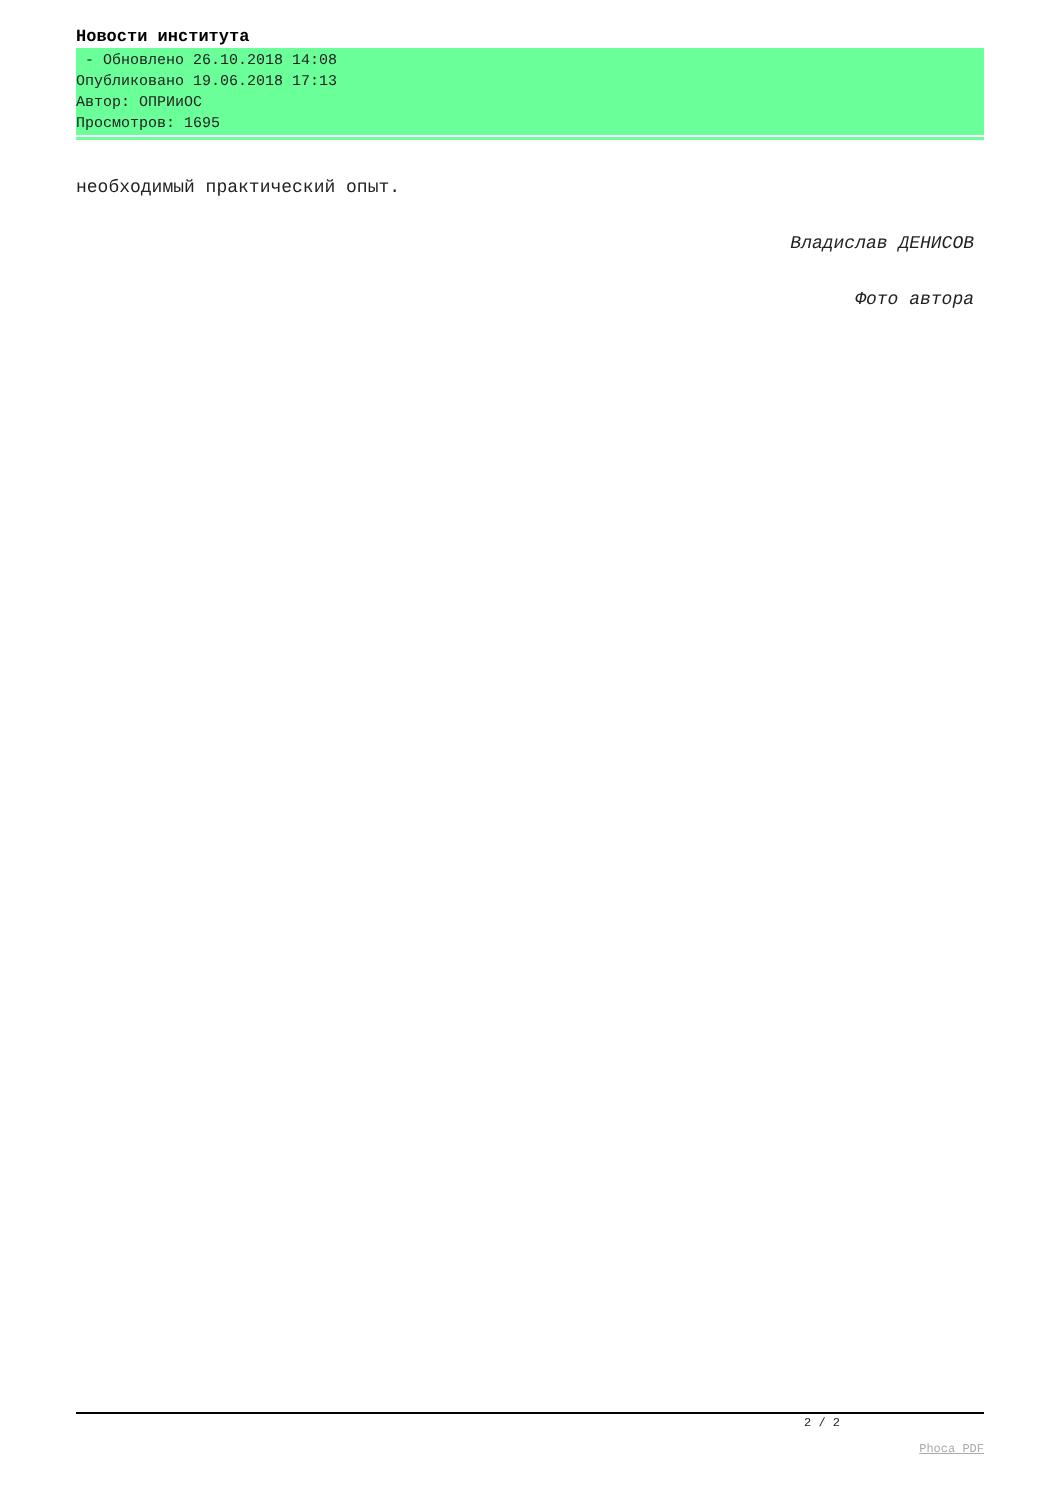Новости института
- Обновлено 26.10.2018 14:08
Опубликовано 19.06.2018 17:13
Автор: ОПРИиОС
Просмотров: 1695
необходимый практический опыт.
Владислав ДЕНИСОВ
Фото автора
2 / 2
Phoca PDF